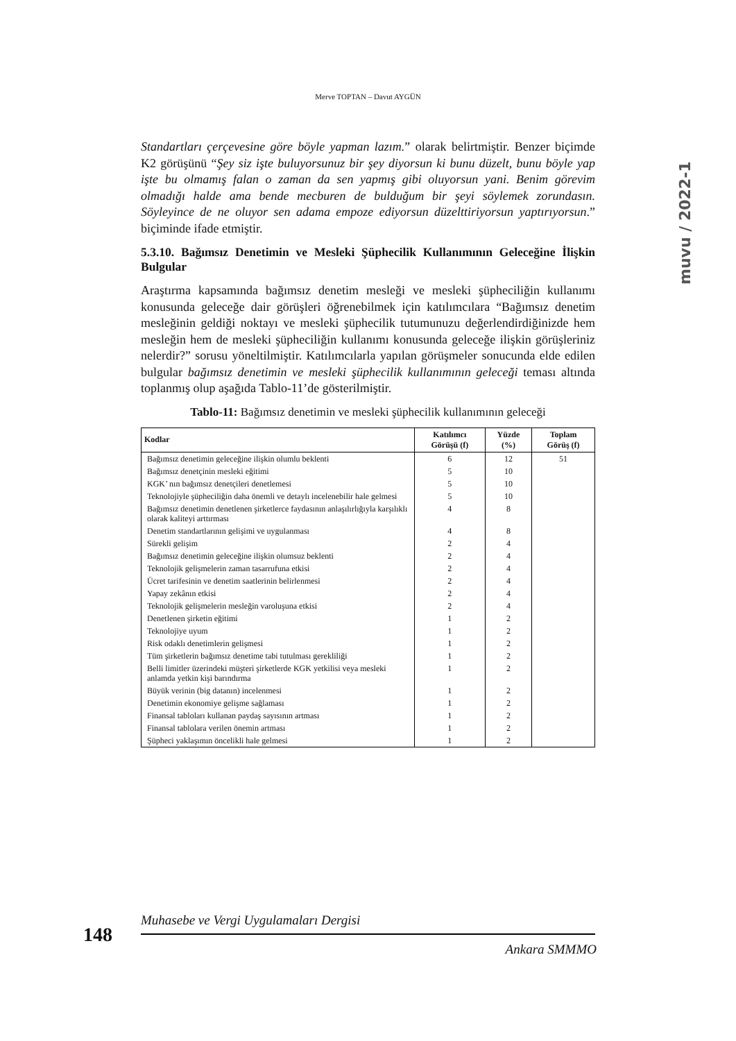Merve TOPTAN – Davut AYGÜN
muvu / 2022-1
Standartları çerçevesine göre böyle yapman lazım.” olarak belirtmiştir. Benzer biçimde K2 görüşünü “Şey siz işte buluyorsunuz bir şey diyorsun ki bunu düzelt, bunu böyle yap işte bu olmamış falan o zaman da sen yapmış gibi oluyorsun yani. Benim görevim olmadığı halde ama bende mecburen de bulduğum bir şeyi söylemek zorundasın. Söyleyince de ne oluyor sen adama empoze ediyorsun düzelttiriyorsun yaptırıyorsun.” biçiminde ifade etmiştir.
5.3.10. Bağımsız Denetimin ve Mesleki Şüphecilik Kullanımının Geleceğine İlişkin Bulgular
Araştırma kapsamında bağımsız denetim mesleği ve mesleki şüpheciliğin kullanımı konusunda geleceğe dair görüşleri öğrenebilmek için katılımcılara “Bağımsız denetim mesleğinin geldiği noktayı ve mesleki şüphecilik tutumunuzu değerlendirdiğinizde hem mesleğin hem de mesleki şüpheciliğin kullanımı konusunda geleceğe ilişkin görüşleriniz nelerdir?” sorusu yöneltilmiştir. Katılımcılarla yapılan görüşmeler sonucunda elde edilen bulgular bağımsız denetimin ve mesleki şüphecilik kullanımının geleceği teması altında toplanmış olup aşağıda Tablo-11’de gösterilmiştir.
Tablo-11: Bağımsız denetimin ve mesleki şüphecilik kullanımının geleceği
| Kodlar | Katılımcı Görüşü (f) | Yüzde (%) | Toplam Görüş (f) |
| --- | --- | --- | --- |
| Bağımsız denetimin geleceğine ilişkin olumlu beklenti | 6 | 12 | 51 |
| Bağımsız denetçinin mesleki eğitimi | 5 | 10 | |
| KGK’ nın bağımsız denetçileri denetlemesi | 5 | 10 | |
| Teknolojiyle şüpheciliğin daha önemli ve detaylı incelenebilir hale gelmesi | 5 | 10 | |
| Bağımsız denetimin denetlenen şirketlerce faydasının anlaşılırlığıyla karşılıklı olarak kaliteyi arttırması | 4 | 8 | |
| Denetim standartlarının gelişimi ve uygulanması | 4 | 8 | |
| Sürekli gelişim | 2 | 4 | |
| Bağımsız denetimin geleceğine ilişkin olumsuz beklenti | 2 | 4 | |
| Teknolojik gelişmelerin zaman tasarrufuna etkisi | 2 | 4 | |
| Ücret tarifesinin ve denetim saatlerinin belirlenmesi | 2 | 4 | |
| Yapay zekânın etkisi | 2 | 4 | |
| Teknolojik gelişmelerin mesleğin varoluşuna etkisi | 2 | 4 | |
| Denetlenen şirketin eğitimi | 1 | 2 | |
| Teknolojiye uyum | 1 | 2 | |
| Risk odaklı denetimlerin gelişmesi | 1 | 2 | |
| Tüm şirketlerin bağımsız denetime tabi tutulması gerekliliği | 1 | 2 | |
| Belli limitler üzerindeki müşteri şirketlerde KGK yetkilisi veya mesleki anlamda yetkin kişi barındırma | 1 | 2 | |
| Büyük verinin (big datanın) incelenmesi | 1 | 2 | |
| Denetimin ekonomiye gelişme sağlaması | 1 | 2 | |
| Finansal tabloları kullanan paydaş sayısının artması | 1 | 2 | |
| Finansal tablolara verilen önemin artması | 1 | 2 | |
| Şüpheci yaklaşımın öncelikli hale gelmesi | 1 | 2 | |
Muhasebe ve Vergi Uygulamaları Dergisi
148
Ankara SMMMO